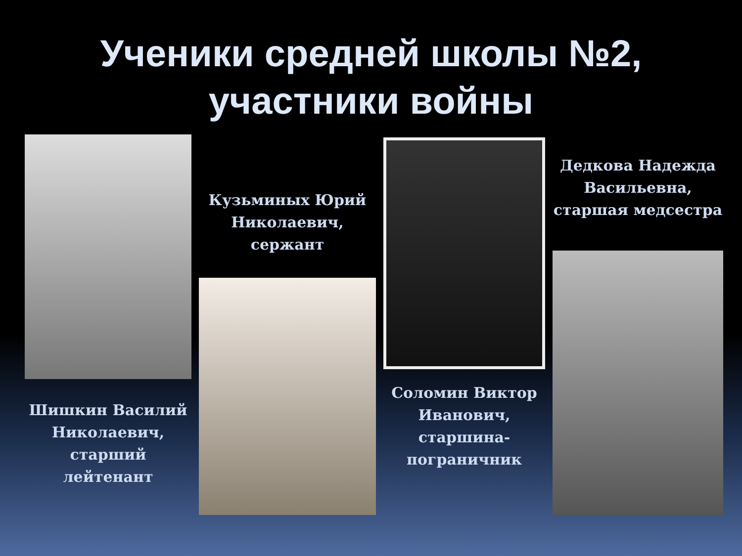Ученики средней школы №2,
участники войны
Шишкин Василий
Николаевич,
старший
лейтенант
Кузьминых Юрий
Николаевич,
сержант
Соломин Виктор
Иванович,
старшина-
пограничник
Дедкова Надежда
Васильевна,
старшая медсестра